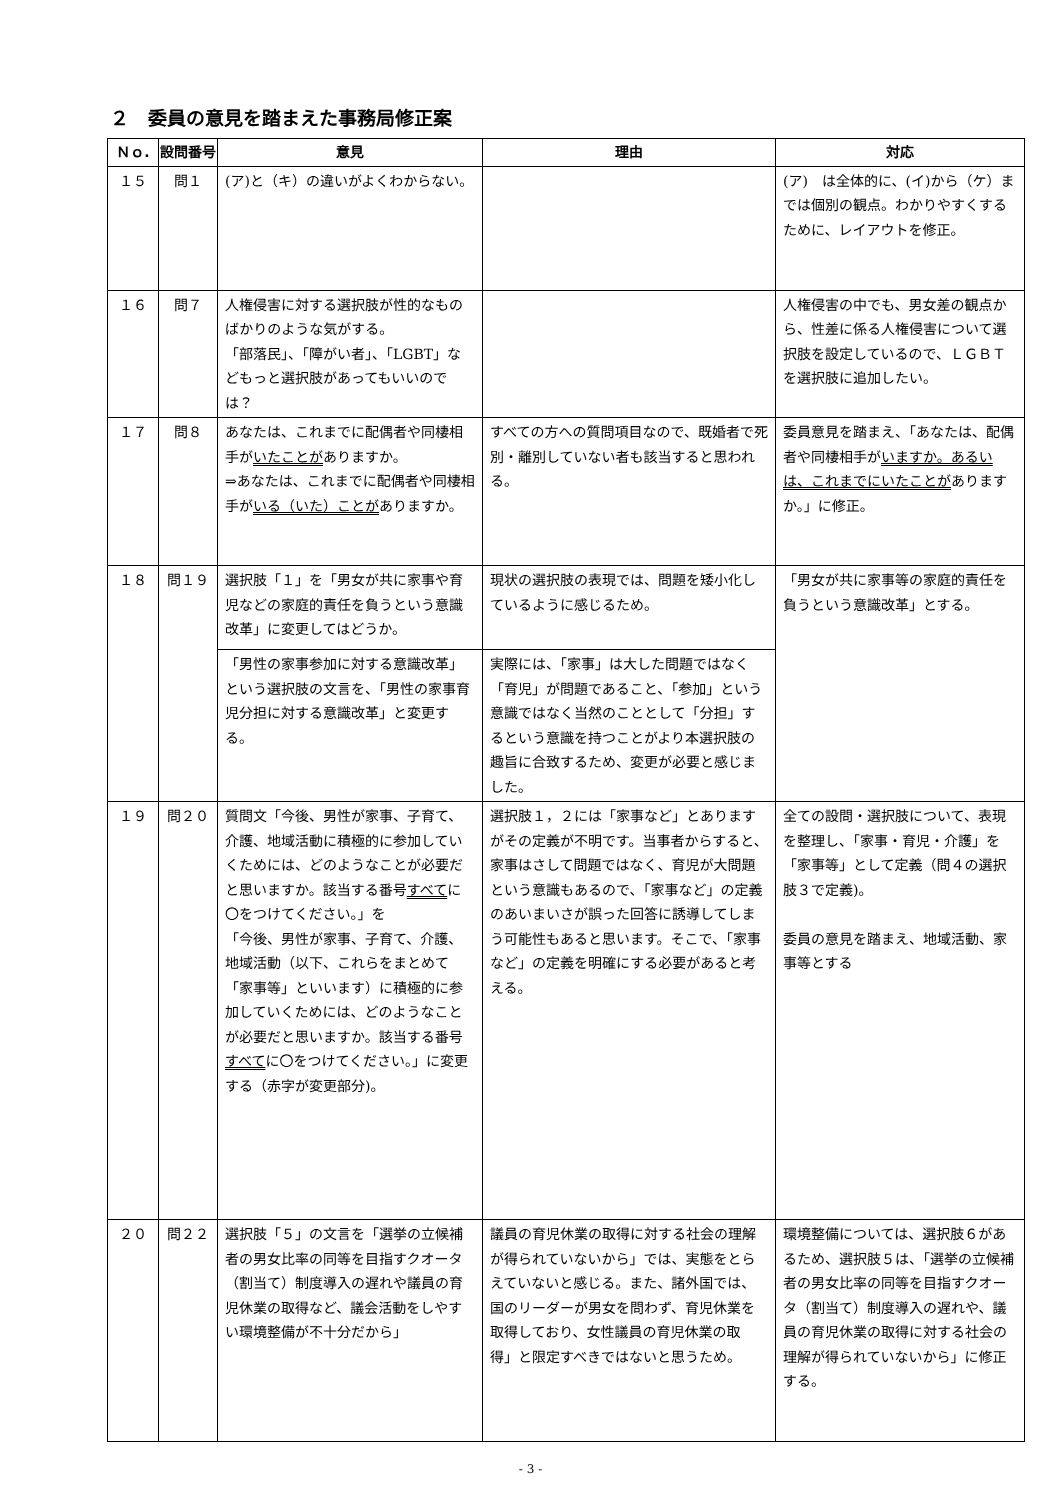２　委員の意見を踏まえた事務局修正案
| Ｎｏ. | 設問番号 | 意見 | 理由 | 対応 |
| --- | --- | --- | --- | --- |
| １５ | 問１ | (ア)と（キ）の違いがよくわからない。 | | (ア) は全体的に、(イ)から（ケ）までは個別の観点。わかりやすくするために、レイアウトを修正。 |
| １６ | 問７ | 人権侵害に対する選択肢が性的なものばかりのような気がする。 「部落民」、「障がい者」、「LGBT」などもっと選択肢があってもいいのでは？ | | 人権侵害の中でも、男女差の観点から、性差に係る人権侵害について選択肢を設定しているので、ＬＧＢＴを選択肢に追加したい。 |
| １７ | 問８ | あなたは、これまでに配偶者や同棲相手が いたことが ありますか。 ⇒あなたは、これまでに配偶者や同棲相手が いる（いた）ことが ありますか。 | すべての方への質問項目なので、既婚者で死別・離別していない者も該当すると思われる。 | 委員意見を踏まえ、「あなたは、配偶者や同棲相手が いますか。あるいは、これまでにいたことが ありますか。」に修正。 |
| １８ | 問１９ | 選択肢「１」を「男女が共に家事や育児などの家庭的責任を負うという意識改革」に変更してはどうか。 | 現状の選択肢の表現では、問題を矮小化しているように感じるため。 | 「男女が共に家事等の家庭的責任を負うという意識改革」とする。 |
| | | 「男性の家事参加に対する意識改革」という選択肢の文言を、「男性の家事育児分担に対する意識改革」と変更する。 | 実際には、「家事」は大した問題ではなく「育児」が問題であること、「参加」という意識ではなく当然のこととして「分担」するという意識を持つことがより本選択肢の趣旨に合致するため、変更が必要と感じました。 | |
| １９ | 問２０ | 質問文「今後、男性が家事、子育て、介護、地域活動に積極的に参加していくためには、どのようなことが必要だと思いますか。該当する番号 すべて に〇をつけてください。」を 「今後、男性が家事、子育て、介護、地域活動（以下、これらをまとめて「家事等」といいます）に積極的に参加していくためには、どのようなことが必要だと思いますか。該当する番号 すべて に〇をつけてください。」に変更する（赤字が変更部分)。 | 選択肢１，２には「家事など」とありますがその定義が不明です。当事者からすると、家事はさして問題ではなく、育児が大問題という意識もあるので、「家事など」の定義のあいまいさが誤った回答に誘導してしまう可能性もあると思います。そこで、「家事など」の定義を明確にする必要があると考える。 | 全ての設問・選択肢について、表現を整理し、「家事・育児・介護」を「家事等」として定義（問４の選択肢３で定義)。 委員の意見を踏まえ、地域活動、家事等とする |
| ２０ | 問２２ | 選択肢「５」の文言を「選挙の立候補者の男女比率の同等を目指すクオータ（割当て）制度導入の遅れや議員の育児休業の取得など、議会活動をしやすい環境整備が不十分だから」 | 議員の育児休業の取得に対する社会の理解が得られていないから」では、実態をとらえていないと感じる。また、諸外国では、国のリーダーが男女を問わず、育児休業を取得しており、女性議員の育児休業の取得」と限定すべきではないと思うため。 | 環境整備については、選択肢６があるため、選択肢５は、「選挙の立候補者の男女比率の同等を目指すクオータ（割当て）制度導入の遅れや、議員の育児休業の取得に対する社会の理解が得られていないから」に修正する。 |
- 3 -